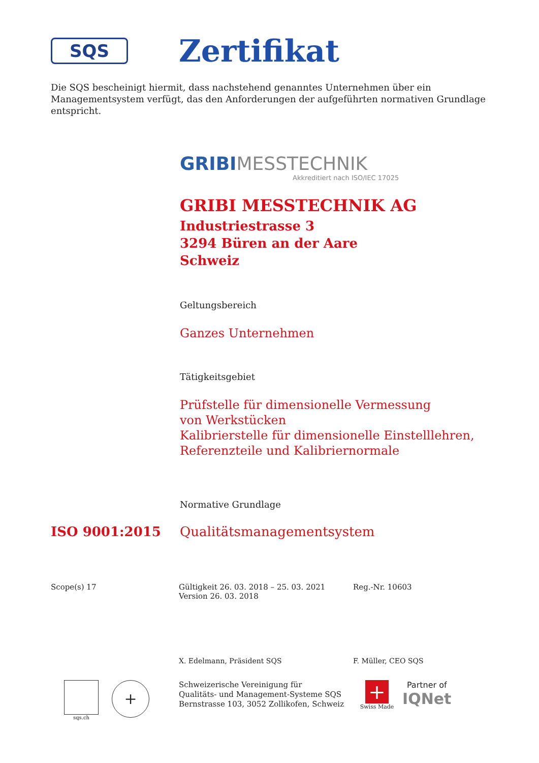SQS
Zertifikat
Die SQS bescheinigt hiermit, dass nachstehend genanntes Unternehmen über ein Managementsystem verfügt, das den Anforderungen der aufgeführten normativen Grundlage entspricht.
GRIBIMESSTECHNIK
Akkreditiert nach ISO/IEC 17025
GRIBI MESSTECHNIK AG
Industriestrasse 3
3294 Büren an der Aare
Schweiz
Geltungsbereich
Ganzes Unternehmen
Tätigkeitsgebiet
Prüfstelle für dimensionelle Vermessung
von Werkstücken
Kalibrierstelle für dimensionelle Einstelllehren,
Referenzteile und Kalibriernormale
Normative Grundlage
ISO 9001:2015 Qualitätsmanagementsystem
Scope(s) 17 Gültigkeit 26. 03. 2018 – 25. 03. 2021
Version 26. 03. 2018
Reg.-Nr. 10603
X. Edelmann, Präsident SQS F. Müller, CEO SQS
sqs.ch
+
Schweizerische Vereinigung für
Qualitäts- und Management-Systeme SQS
Bernstrasse 103, 3052 Zollikofen, Schweiz
+
Swiss Made
Partner of
IQNet